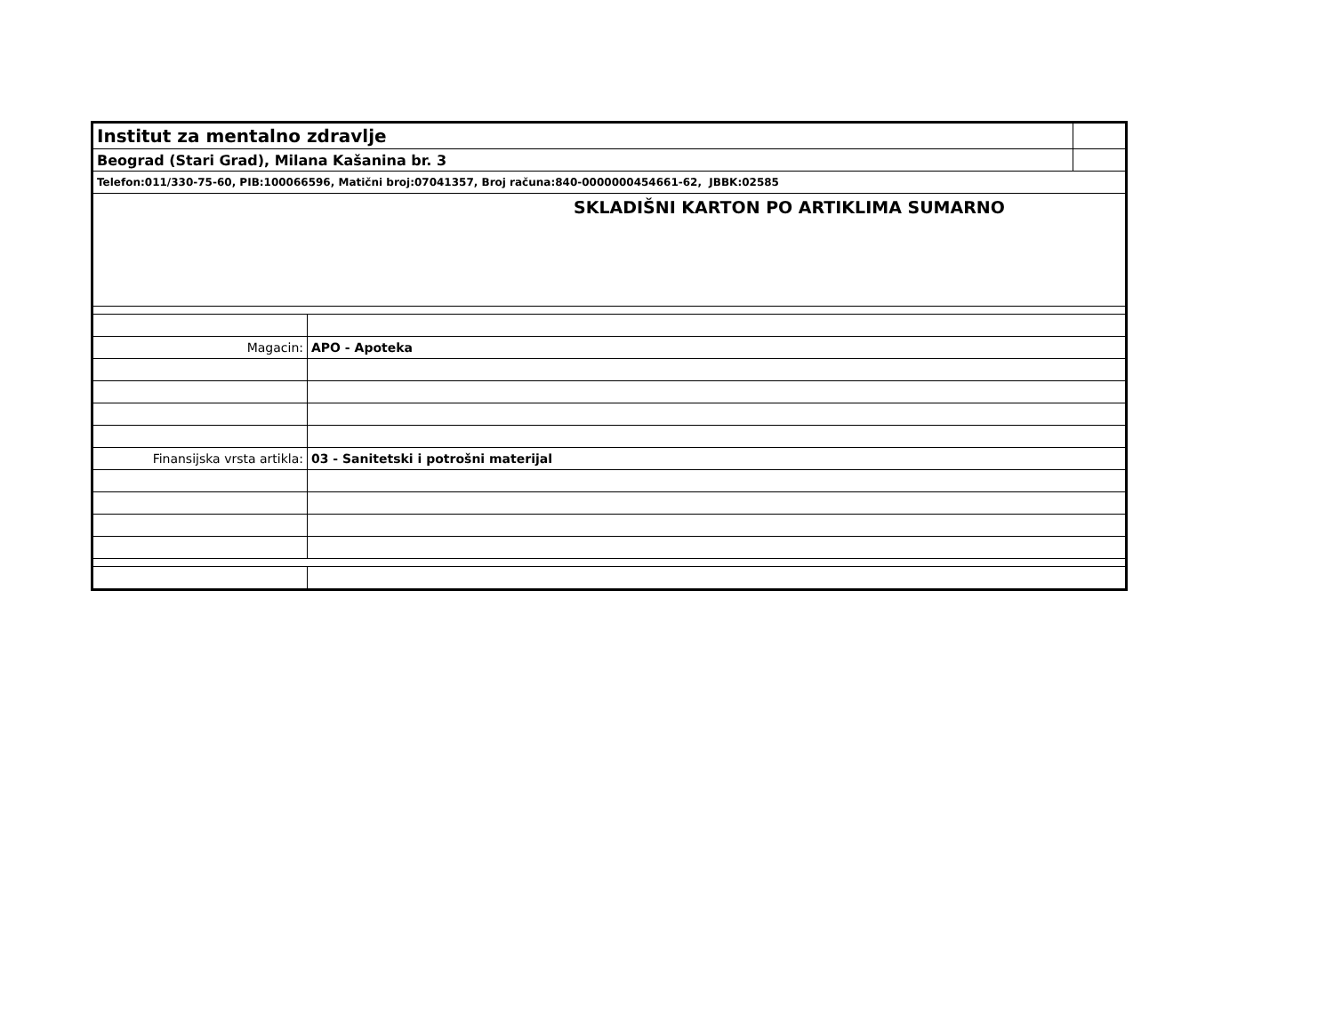| Institut za mentalno zdravlje | | |
| Beograd (Stari Grad), Milana Kašanina br. 3 | | |
| Telefon:011/330-75-60, PIB:100066596, Matični broj:07041357, Broj računa:840-0000000454661-62, JBBK:02585 | | |
| SKLADIŠNI KARTON PO ARTIKLIMA SUMARNO | | |
| Magacin: | APO - Apoteka | |
| Finansijska vrsta artikla: | 03 - Sanitetski i potrošni materijal | |